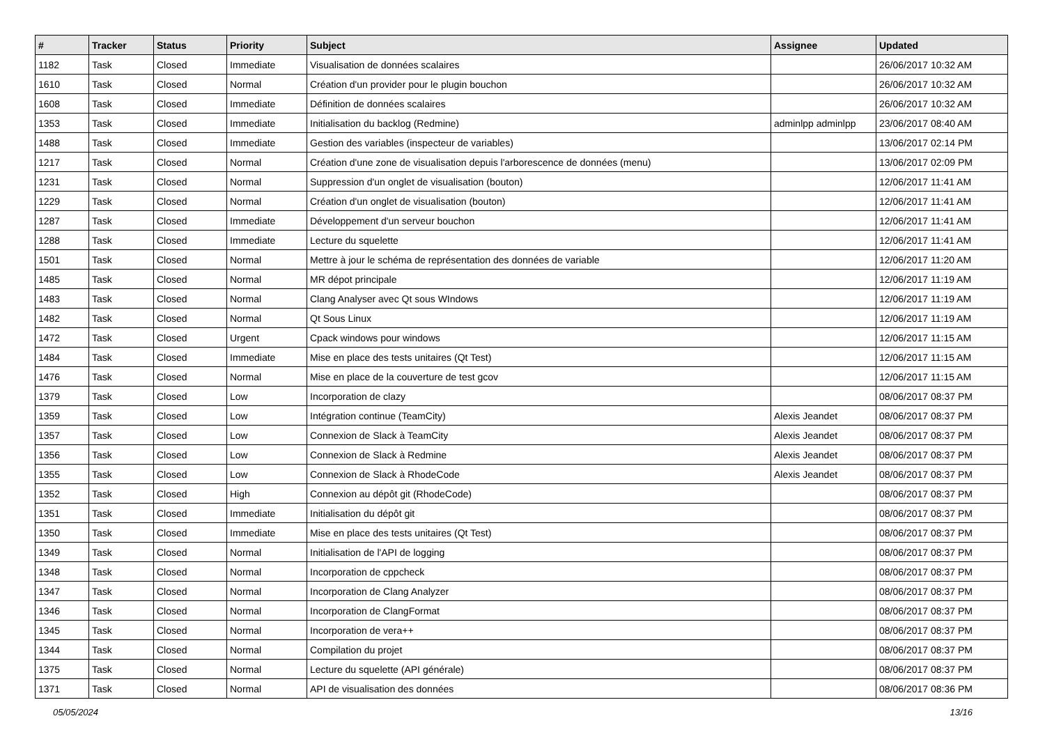| # | Tracker | Status | Priority | Subject | Assignee | Updated |
| --- | --- | --- | --- | --- | --- | --- |
| 1182 | Task | Closed | Immediate | Visualisation de données scalaires | | 26/06/2017 10:32 AM |
| 1610 | Task | Closed | Normal | Création d'un provider pour le plugin bouchon | | 26/06/2017 10:32 AM |
| 1608 | Task | Closed | Immediate | Définition de données scalaires | | 26/06/2017 10:32 AM |
| 1353 | Task | Closed | Immediate | Initialisation du backlog (Redmine) | adminlpp adminlpp | 23/06/2017 08:40 AM |
| 1488 | Task | Closed | Immediate | Gestion des variables (inspecteur de variables) | | 13/06/2017 02:14 PM |
| 1217 | Task | Closed | Normal | Création d'une zone de visualisation depuis l'arborescence de données (menu) | | 13/06/2017 02:09 PM |
| 1231 | Task | Closed | Normal | Suppression d'un onglet de visualisation (bouton) | | 12/06/2017 11:41 AM |
| 1229 | Task | Closed | Normal | Création d'un onglet de visualisation (bouton) | | 12/06/2017 11:41 AM |
| 1287 | Task | Closed | Immediate | Développement d'un serveur bouchon | | 12/06/2017 11:41 AM |
| 1288 | Task | Closed | Immediate | Lecture du squelette | | 12/06/2017 11:41 AM |
| 1501 | Task | Closed | Normal | Mettre à jour le schéma de représentation des données de variable | | 12/06/2017 11:20 AM |
| 1485 | Task | Closed | Normal | MR dépot principale | | 12/06/2017 11:19 AM |
| 1483 | Task | Closed | Normal | Clang Analyser avec Qt sous WIndows | | 12/06/2017 11:19 AM |
| 1482 | Task | Closed | Normal | Qt Sous Linux | | 12/06/2017 11:19 AM |
| 1472 | Task | Closed | Urgent | Cpack windows pour windows | | 12/06/2017 11:15 AM |
| 1484 | Task | Closed | Immediate | Mise en place des tests unitaires (Qt Test) | | 12/06/2017 11:15 AM |
| 1476 | Task | Closed | Normal | Mise en place de la couverture de test gcov | | 12/06/2017 11:15 AM |
| 1379 | Task | Closed | Low | Incorporation de clazy | | 08/06/2017 08:37 PM |
| 1359 | Task | Closed | Low | Intégration continue (TeamCity) | Alexis Jeandet | 08/06/2017 08:37 PM |
| 1357 | Task | Closed | Low | Connexion de Slack à TeamCity | Alexis Jeandet | 08/06/2017 08:37 PM |
| 1356 | Task | Closed | Low | Connexion de Slack à Redmine | Alexis Jeandet | 08/06/2017 08:37 PM |
| 1355 | Task | Closed | Low | Connexion de Slack à RhodeCode | Alexis Jeandet | 08/06/2017 08:37 PM |
| 1352 | Task | Closed | High | Connexion au dépôt git (RhodeCode) | | 08/06/2017 08:37 PM |
| 1351 | Task | Closed | Immediate | Initialisation du dépôt git | | 08/06/2017 08:37 PM |
| 1350 | Task | Closed | Immediate | Mise en place des tests unitaires (Qt Test) | | 08/06/2017 08:37 PM |
| 1349 | Task | Closed | Normal | Initialisation de l'API de logging | | 08/06/2017 08:37 PM |
| 1348 | Task | Closed | Normal | Incorporation de cppcheck | | 08/06/2017 08:37 PM |
| 1347 | Task | Closed | Normal | Incorporation de Clang Analyzer | | 08/06/2017 08:37 PM |
| 1346 | Task | Closed | Normal | Incorporation de ClangFormat | | 08/06/2017 08:37 PM |
| 1345 | Task | Closed | Normal | Incorporation de vera++ | | 08/06/2017 08:37 PM |
| 1344 | Task | Closed | Normal | Compilation du projet | | 08/06/2017 08:37 PM |
| 1375 | Task | Closed | Normal | Lecture du squelette (API générale) | | 08/06/2017 08:37 PM |
| 1371 | Task | Closed | Normal | API de visualisation des données | | 08/06/2017 08:36 PM |
05/05/2024 13/16